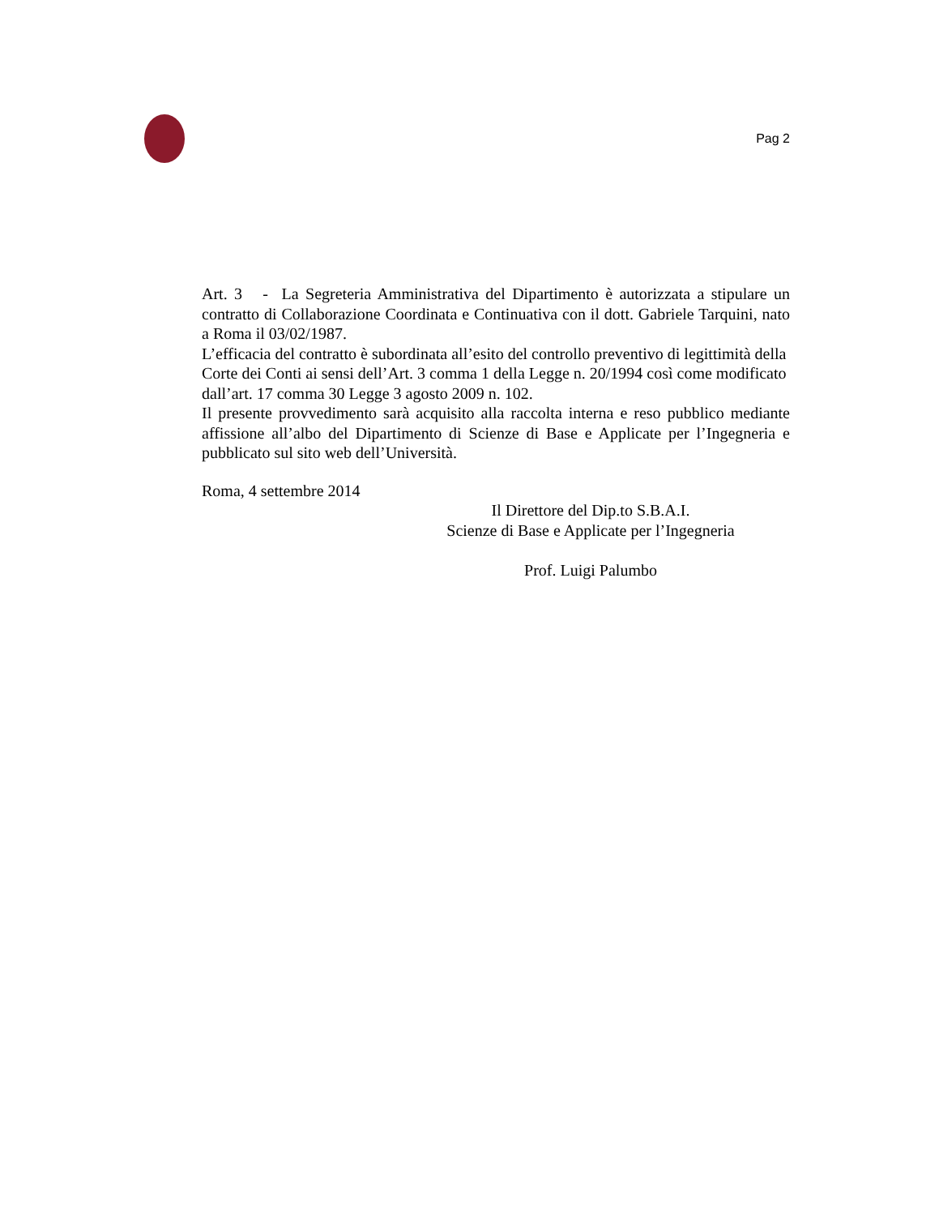Pag 2
Art. 3 - La Segreteria Amministrativa del Dipartimento è autorizzata a stipulare un contratto di Collaborazione Coordinata e Continuativa con il dott. Gabriele Tarquini, nato a Roma il 03/02/1987.
L’efficacia del contratto è subordinata all’esito del controllo preventivo di legittimità della Corte dei Conti ai sensi dell’Art. 3 comma 1 della Legge n. 20/1994 così come modificato dall’art. 17 comma 30 Legge 3 agosto 2009 n. 102.
Il presente provvedimento sarà acquisito alla raccolta interna e reso pubblico mediante affissione all’albo del Dipartimento di Scienze di Base e Applicate per l’Ingegneria e pubblicato sul sito web dell’Università.
Roma, 4 settembre 2014
Il Direttore del Dip.to S.B.A.I.
Scienze di Base e Applicate per l’Ingegneria
Prof. Luigi Palumbo